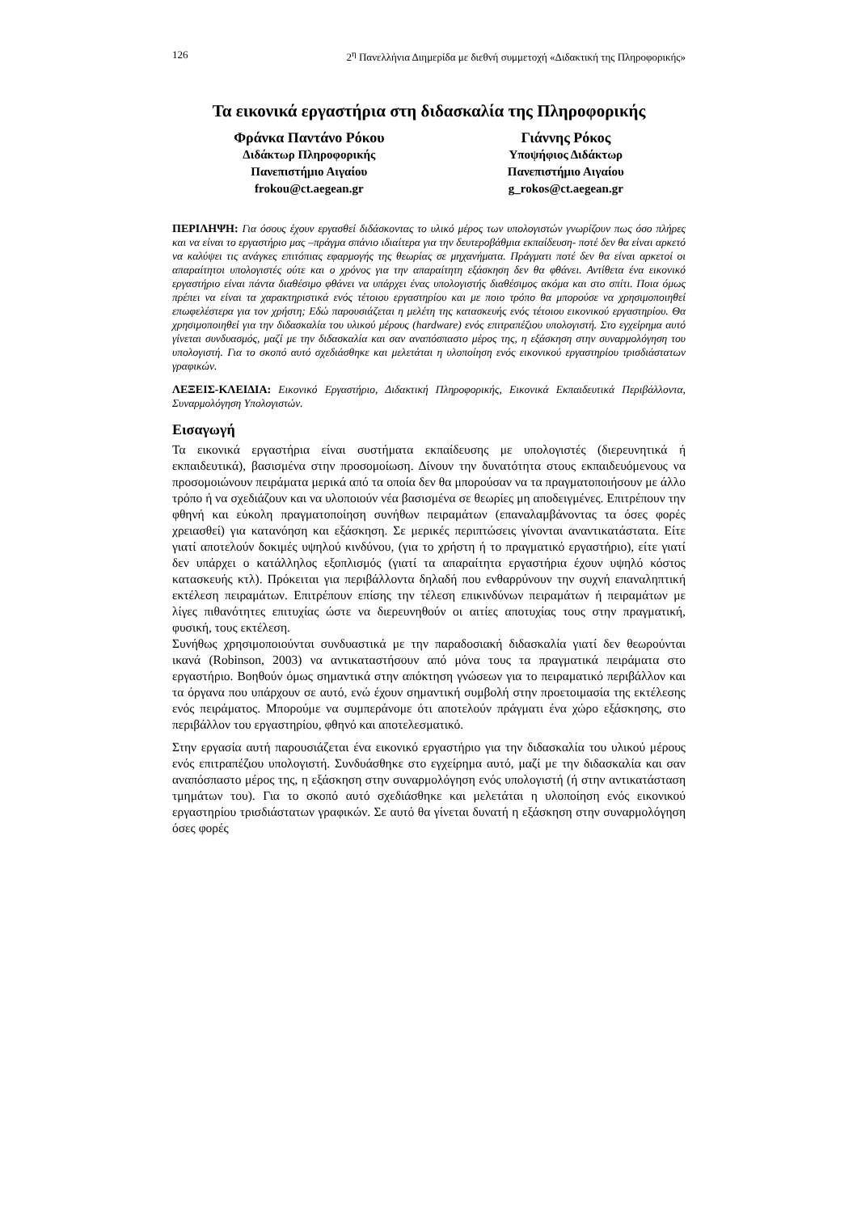126 2<sup>η</sup> Πανελλήνια Διημερίδα με διεθνή συμμετοχή «Διδακτική της Πληροφορικής»
Τα εικονικά εργαστήρια στη διδασκαλία της Πληροφορικής
Φράνκα Παντάνο Ρόκου
Διδάκτωρ Πληροφορικής
Πανεπιστήμιο Αιγαίου
frokou@ct.aegean.gr
Γιάννης Ρόκος
Υποψήφιος Διδάκτωρ
Πανεπιστήμιο Αιγαίου
g_rokos@ct.aegean.gr
ΠΕΡΙΛΗΨΗ: Για όσους έχουν εργασθεί διδάσκοντας το υλικό μέρος των υπολογιστών γνωρίζουν πως όσο πλήρες και να είναι το εργαστήριο μας –πράγμα σπάνιο ιδιαίτερα για την δευτεροβάθμια εκπαίδευση- ποτέ δεν θα είναι αρκετό να καλύψει τις ανάγκες επιτόπιας εφαρμογής της θεωρίας σε μηχανήματα. Πράγματι ποτέ δεν θα είναι αρκετοί οι απαραίτητοι υπολογιστές ούτε και ο χρόνος για την απαραίτητη εξάσκηση δεν θα φθάνει. Αντίθετα ένα εικονικό εργαστήριο είναι πάντα διαθέσιμο φθάνει να υπάρχει ένας υπολογιστής διαθέσιμος ακόμα και στο σπίτι. Ποια όμως πρέπει να είναι τα χαρακτηριστικά ενός τέτοιου εργαστηρίου και με ποιο τρόπο θα μπορούσε να χρησιμοποιηθεί επωφελέστερα για τον χρήστη; Εδώ παρουσιάζεται η μελέτη της κατασκευής ενός τέτοιου εικονικού εργαστηρίου. Θα χρησιμοποιηθεί για την διδασκαλία του υλικού μέρους (hardware) ενός επιτραπέζιου υπολογιστή. Στο εγχείρημα αυτό γίνεται συνδυασμός, μαζί με την διδασκαλία και σαν αναπόσπαστο μέρος της, η εξάσκηση στην συναρμολόγηση του υπολογιστή. Για το σκοπό αυτό σχεδιάσθηκε και μελετάται η υλοποίηση ενός εικονικού εργαστηρίου τρισδιάστατων γραφικών.
ΛΕΞΕΙΣ-ΚΛΕΙΔΙΑ: Εικονικό Εργαστήριο, Διδακτική Πληροφορικής, Εικονικά Εκπαιδευτικά Περιβάλλοντα, Συναρμολόγηση Υπολογιστών.
Εισαγωγή
Τα εικονικά εργαστήρια είναι συστήματα εκπαίδευσης με υπολογιστές (διερευνητικά ή εκπαιδευτικά), βασισμένα στην προσομοίωση. Δίνουν την δυνατότητα στους εκπαιδευόμενους να προσομοιώνουν πειράματα μερικά από τα οποία δεν θα μπορούσαν να τα πραγματοποιήσουν με άλλο τρόπο ή να σχεδιάζουν και να υλοποιούν νέα βασισμένα σε θεωρίες μη αποδειγμένες. Επιτρέπουν την φθηνή και εύκολη πραγματοποίηση συνήθων πειραμάτων (επαναλαμβάνοντας τα όσες φορές χρειασθεί) για κατανόηση και εξάσκηση. Σε μερικές περιπτώσεις γίνονται αναντικατάστατα. Είτε γιατί αποτελούν δοκιμές υψηλού κινδύνου, (για το χρήστη ή το πραγματικό εργαστήριο), είτε γιατί δεν υπάρχει ο κατάλληλος εξοπλισμός (γιατί τα απαραίτητα εργαστήρια έχουν υψηλό κόστος κατασκευής κτλ). Πρόκειται για περιβάλλοντα δηλαδή που ενθαρρύνουν την συχνή επαναληπτική εκτέλεση πειραμάτων. Επιτρέπουν επίσης την τέλεση επικινδύνων πειραμάτων ή πειραμάτων με λίγες πιθανότητες επιτυχίας ώστε να διερευνηθούν οι αιτίες αποτυχίας τους στην πραγματική, φυσική, τους εκτέλεση.
Συνήθως χρησιμοποιούνται συνδυαστικά με την παραδοσιακή διδασκαλία γιατί δεν θεωρούνται ικανά (Robinson, 2003) να αντικαταστήσουν από μόνα τους τα πραγματικά πειράματα στο εργαστήριο. Βοηθούν όμως σημαντικά στην απόκτηση γνώσεων για το πειραματικό περιβάλλον και τα όργανα που υπάρχουν σε αυτό, ενώ έχουν σημαντική συμβολή στην προετοιμασία της εκτέλεσης ενός πειράματος. Μπορούμε να συμπεράνομε ότι αποτελούν πράγματι ένα χώρο εξάσκησης, στο περιβάλλον του εργαστηρίου, φθηνό και αποτελεσματικό.
Στην εργασία αυτή παρουσιάζεται ένα εικονικό εργαστήριο για την διδασκαλία του υλικού μέρους ενός επιτραπέζιου υπολογιστή. Συνδυάσθηκε στο εγχείρημα αυτό, μαζί με την διδασκαλία και σαν αναπόσπαστο μέρος της, η εξάσκηση στην συναρμολόγηση ενός υπολογιστή (ή στην αντικατάσταση τμημάτων του). Για το σκοπό αυτό σχεδιάσθηκε και μελετάται η υλοποίηση ενός εικονικού εργαστηρίου τρισδιάστατων γραφικών. Σε αυτό θα γίνεται δυνατή η εξάσκηση στην συναρμολόγηση όσες φορές